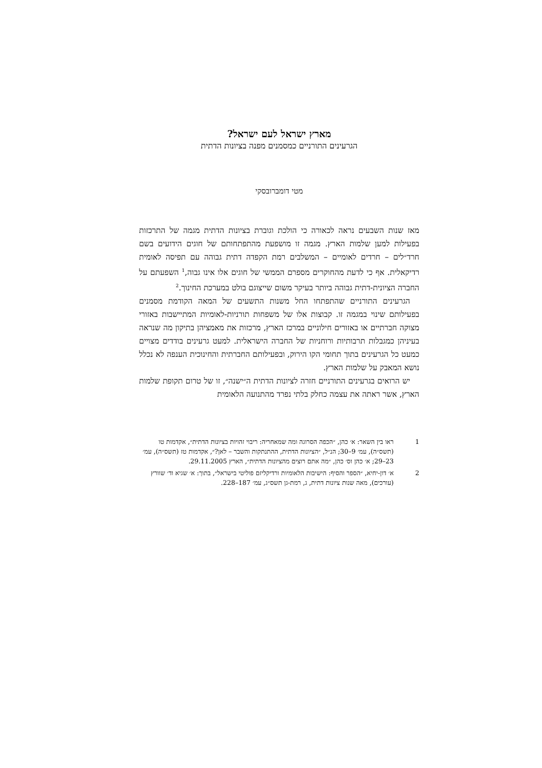מארץ ישראל לעם ישראל?
הגרעינים התורניים כמסמנים מפנה בציונות הדתית
מטי דומברובסקי
מאז שנות השבעים נראה לכאורה כי הולכת וגוברת בציונות הדתית מגמה של התרכזות בפעילות למען שלמות הארץ. מגמה זו מושפעת מהתפתחותם של חוגים הידועים בשם חרד״לים – חרדים לאומיים – המשלבים רמת הקפדה דתית גבוהה עם תפיסה לאומית רדיקאלית. אף כי לדעת מהחוקרים מספרם הממשי של חוגים אלו אינו גבוה,<sup>1</sup> השפעתם על החברה הציונית-דתית גבוהה ביותר בעיקר משום שייצוגם בולט במערכת החינוך.<sup>2</sup>
הגרעינים התורניים שהתפתחו החל משנות התשעים של המאה הקודמת מסמנים בפעילותם שינוי במגמה זו. קבוצות אלו של משפחות תורניות-לאומיות המתיישבות באזורי מצוקה חברתיים או באזורים חילוניים במרכז הארץ, מרכזות את מאמציהן בתיקון מה שנראה בעיניהן כמגבלות תרבותיות ורוחניות של החברה הישראלית. למעט גרעינים בודדים מצויים כמעט כל הגרעינים בתוך תחומי הקו הירוק, ובפעילותם החברתית והחינוכית הענפה לא נכלל נושא המאבק על שלמות הארץ.
יש הרואים בגרעינים התורניים חזרה לציונות הדתית ה״ישנה״, זו של טרום תקופת שלמות הארץ, אשר ראתה את עצמה כחלק בלתי נפרד מהתנועה הלאומית
1 ראו בין השאר: א׳ כהן, ״הכפה הסרוגה ומה שמאחריה: ריבוי זהויות בציונות הדתית״, אקדמות טו (תשס״ה), עמ׳ 9–30; הנ״ל, ״הציונות הדתית, ההתנתקות והשבר – לאן?״, אקדמות טז (תשס״ה), עמ׳ 23–29; א׳ כהן וס׳ כהן, ״מה אתם רוצים מהציונות הדתית״, הארץ 29.11.2005.
2 א׳ דון-יחיא, ״הספר והסיף: הישיבות הלאומיות ורדיקליזם פוליטי בישראל״, בתוך: א׳ שגיא וד׳ שוורץ (עורכים), מאה שנות ציונות דתית, ג, רמת-גן תשס״ג, עמ׳ 187–228.